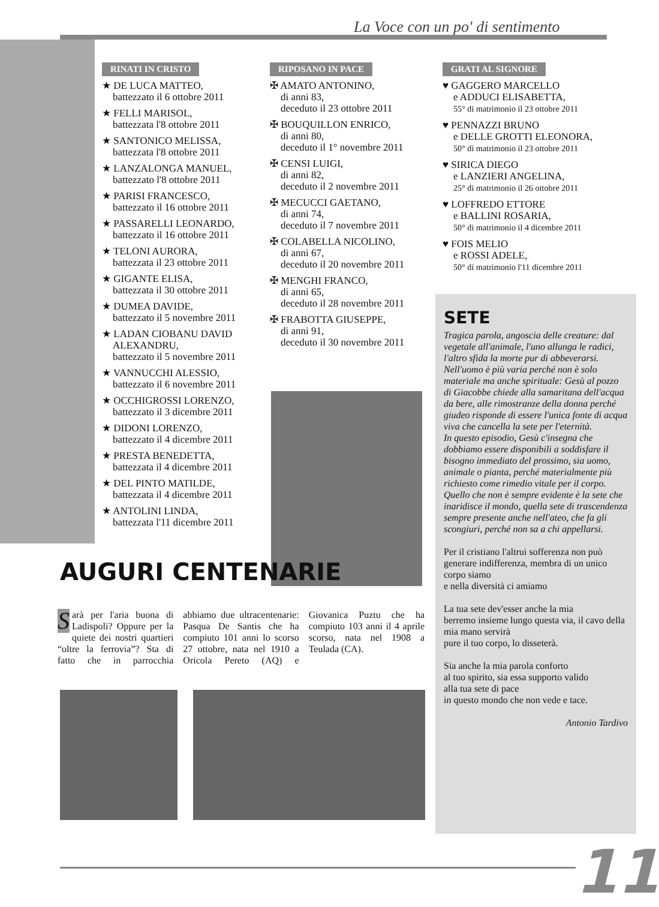La Voce con un po' di sentimento
RINATI IN CRISTO
★ DE LUCA MATTEO,
battezzato il 6 ottobre 2011
★ FELLI MARISOL,
battezzata l'8 ottobre 2011
★ SANTONICO MELISSA,
battezzata l'8 ottobre 2011
★ LANZALONGA MANUEL,
battezzato l'8 ottobre 2011
★ PARISI FRANCESCO,
battezzato il 16 ottobre 2011
★ PASSARELLI LEONARDO,
battezzato il 16 ottobre 2011
★ TELONI AURORA,
battezzata il 23 ottobre 2011
★ GIGANTE ELISA,
battezzata il 30 ottobre 2011
★ DUMEA DAVIDE,
battezzato il 5 novembre 2011
★ LADAN CIOBANU DAVID ALEXANDRU,
battezzato il 5 novembre 2011
★ VANNUCCHI ALESSIO,
battezzato il 6 novembre 2011
★ OCCHIGROSSI LORENZO,
battezzato il 3 dicembre 2011
★ DIDONI LORENZO,
battezzato il 4 dicembre 2011
★ PRESTA BENEDETTA,
battezzata il 4 dicembre 2011
★ DEL PINTO MATILDE,
battezzata il 4 dicembre 2011
★ ANTOLINI LINDA,
battezzata l'11 dicembre 2011
RIPOSANO IN PACE
✠ AMATO ANTONINO,
di anni 83,
deceduto il 23 ottobre 2011
✠ BOUQUILLON ENRICO,
di anni 80,
deceduto il 1° novembre 2011
✠ CENSI LUIGI,
di anni 82,
deceduto il 2 novembre 2011
✠ MECUCCI GAETANO,
di anni 74,
deceduto il 7 novembre 2011
✠ COLABELLA NICOLINO,
di anni 67,
deceduto il 20 novembre 2011
✠ MENGHI FRANCO,
di anni 65,
deceduto il 28 novembre 2011
✠ FRABOTTA GIUSEPPE,
di anni 91,
deceduto il 30 novembre 2011
GRATI AL SIGNORE
♥ GAGGERO MARCELLO
e ADDUCI ELISABETTA,
55° di matrimonio il 23 ottobre 2011
♥ PENNAZZI BRUNO
e DELLE GROTTI ELEONORA,
50° di matrimonio il 23 ottobre 2011
♥ SIRICA DIEGO
e LANZIERI ANGELINA,
25° di matrimonio il 26 ottobre 2011
♥ LOFFREDO ETTORE
e BALLINI ROSARIA,
50° di matrimonio il 4 dicembre 2011
♥ FOIS MELIO
e ROSSI ADELE,
50° di matrimonio l'11 dicembre 2011
SETE
Tragica parola, angoscia delle creature: dal vegetale all'animale, l'uno allunga le radici, l'altro sfida la morte pur di abbeverarsi.
Nell'uomo è più varia perché non è solo materiale ma anche spirituale: Gesù al pozzo di Giacobbe chiede alla samaritana dell'acqua da bere, alle rimostranze della donna perché giudeo risponde di essere l'unica fonte di acqua viva che cancella la sete per l'eternità.
In questo episodio, Gesù c'insegna che dobbiamo essere disponibili a soddisfare il bisogno immediato del prossimo, sia uomo, animale o pianta, perché materialmente più richiesto come rimedio vitale per il corpo.
Quello che non è sempre evidente è la sete che inaridisce il mondo, quella sete di trascendenza sempre presente anche nell'ateo, che fa gli scongiuri, perché non sa a chi appellarsi.
Per il cristiano l'altrui sofferenza non può generare indifferenza, membra di un unico corpo siamo
e nella diversità ci amiamo
La tua sete dev'esser anche la mia
berremo insieme lungo questa via, il cavo della mia mano servirà
pure il tuo corpo, lo disseterà.
Sia anche la mia parola conforto
al tuo spirito, sia essa supporto valido
alla tua sete di pace
in questo mondo che non vede e tace.
Antonio Tardivo
AUGURI CENTENARIE
Sarà per l'aria buona di Ladispoli? Oppure per la quiete dei nostri quartieri “oltre la ferrovia”? Sta di fatto che in parrocchia abbiamo due ultracentenarie: Pasqua De Santis che ha compiuto 101 anni lo scorso 27 ottobre, nata nel 1910 a Oricola Pereto (AQ) e Giovanica Puztu che ha compiuto 103 anni il 4 aprile scorso, nata nel 1908 a Teulada (CA).
11